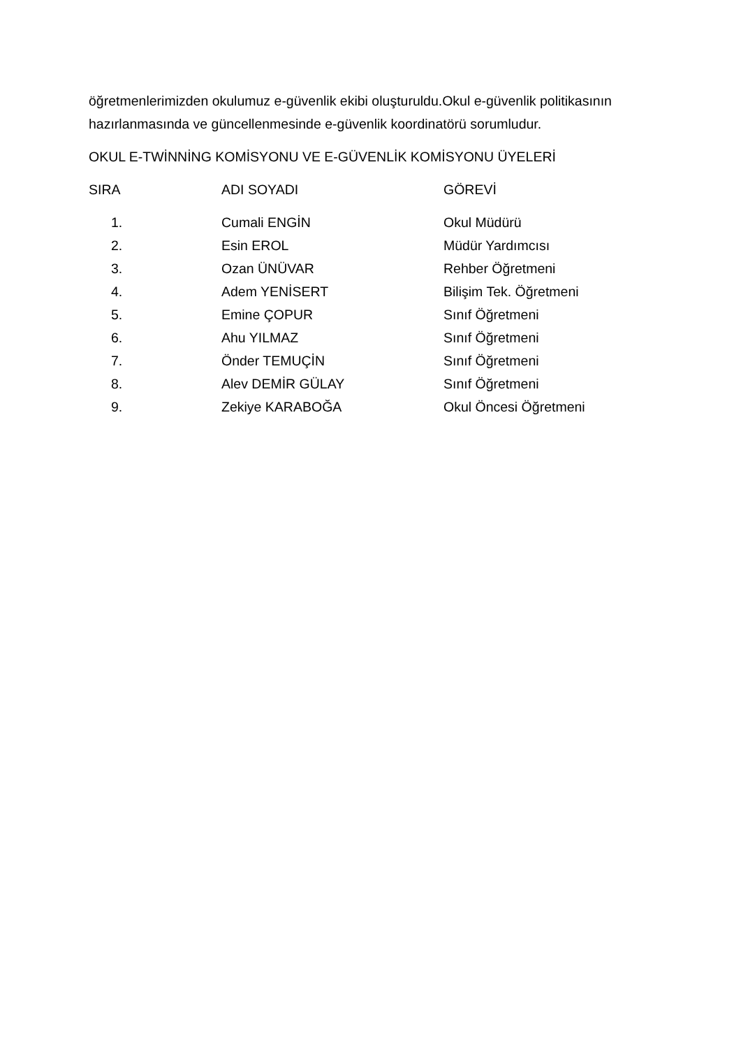öğretmenlerimizden okulumuz e-güvenlik ekibi oluşturuldu.Okul e-güvenlik politikasının hazırlanmasında ve güncellenmesinde e-güvenlik koordinatörü sorumludur.
OKUL E-TWİNNİNG KOMİSYONU VE E-GÜVENLİK KOMİSYONU ÜYELERİ
| SIRA | ADI SOYADI | GÖREVİ |
| --- | --- | --- |
| 1. | Cumali ENGİN | Okul Müdürü |
| 2. | Esin EROL | Müdür Yardımcısı |
| 3. | Ozan ÜNÜVAR | Rehber Öğretmeni |
| 4. | Adem YENİSERT | Bilişim Tek. Öğretmeni |
| 5. | Emine ÇOPUR | Sınıf Öğretmeni |
| 6. | Ahu YILMAZ | Sınıf Öğretmeni |
| 7. | Önder TEMUÇİN | Sınıf Öğretmeni |
| 8. | Alev DEMİR GÜLAY | Sınıf Öğretmeni |
| 9. | Zekiye KARABOĞA | Okul Öncesi Öğretmeni |